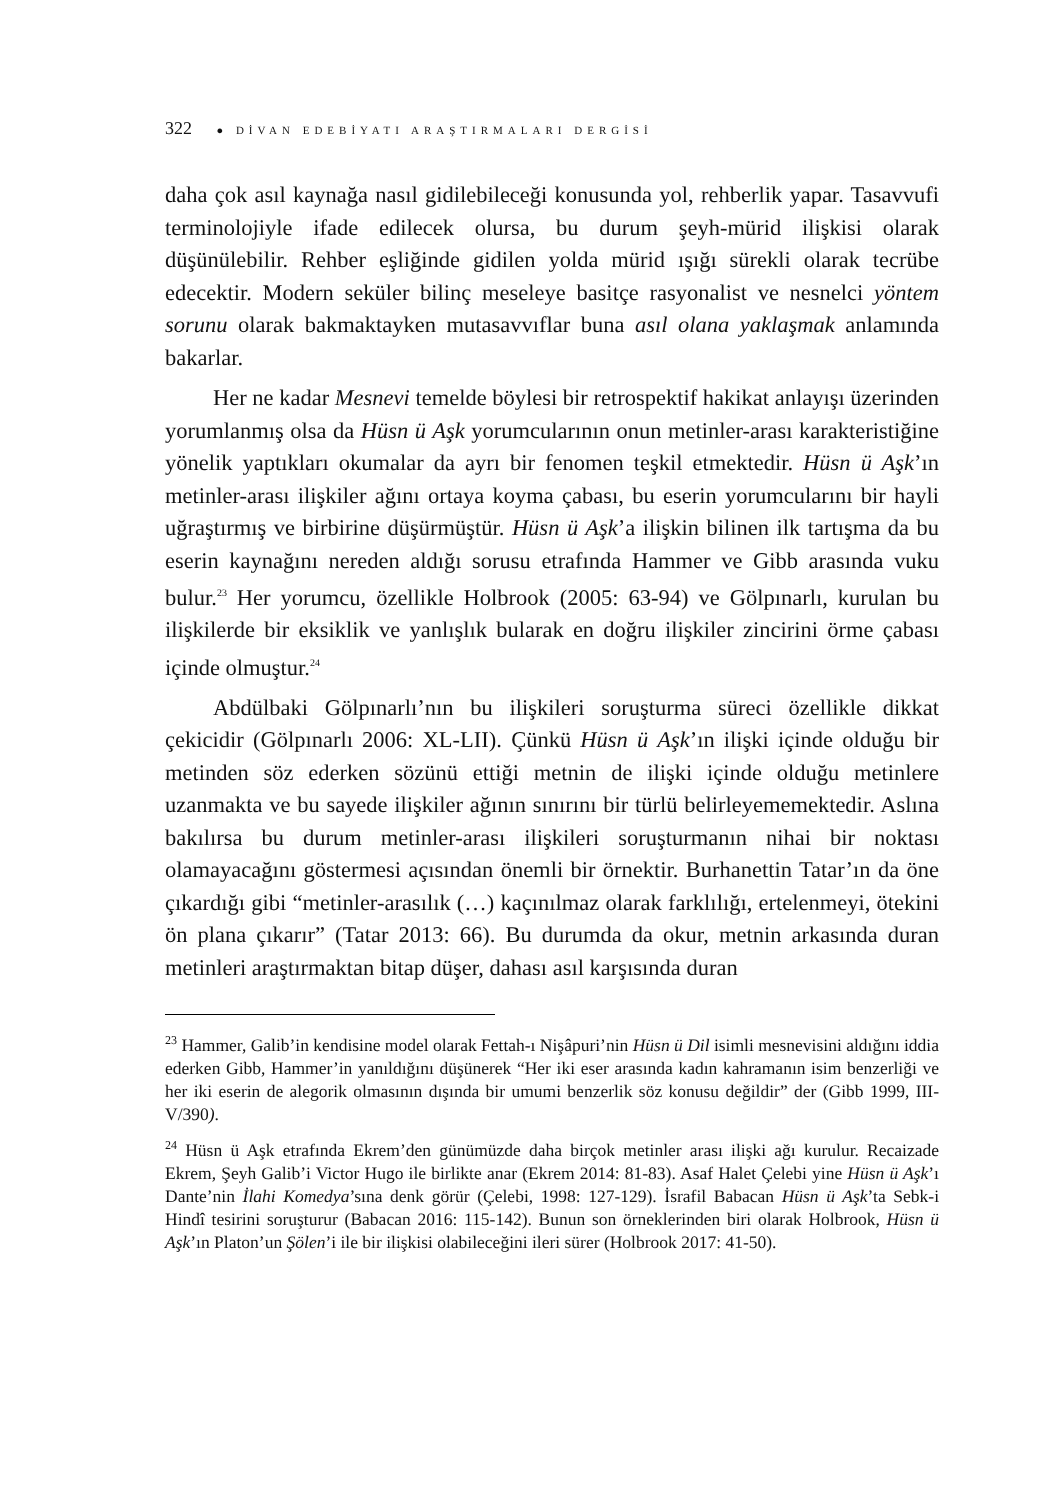322 ● DİVAN EDEBİYATI ARAŞTIRMALARI DERGİSİ
daha çok asıl kaynağa nasıl gidilebileceği konusunda yol, rehberlik yapar. Tasavvufi terminolojiyle ifade edilecek olursa, bu durum şeyh-mürid ilişkisi olarak düşünülebilir. Rehber eşliğinde gidilen yolda mürid ışığı sürekli olarak tecrübe edecektir. Modern seküler bilinç meseleye basitçe rasyonalist ve nesnelci yöntem sorunu olarak bakmaktayken mutasavvıflar buna asıl olana yaklaşmak anlamında bakarlar.
Her ne kadar Mesnevi temelde böylesi bir retrospektif hakikat anlayışı üzerinden yorumlanmış olsa da Hüsn ü Aşk yorumcularının onun metinler-arası karakteristiğine yönelik yaptıkları okumalar da ayrı bir fenomen teşkil etmektedir. Hüsn ü Aşk’ın metinler-arası ilişkiler ağını ortaya koyma çabası, bu eserin yorumcularını bir hayli uğraştırmış ve birbirine düşürmüştür. Hüsn ü Aşk’a ilişkin bilinen ilk tartışma da bu eserin kaynağını nereden aldığı sorusu etrafında Hammer ve Gibb arasında vuku bulur.<sup>23</sup> Her yorumcu, özellikle Holbrook (2005: 63-94) ve Gölpınarlı, kurulan bu ilişkilerde bir eksiklik ve yanlışlık bularak en doğru ilişkiler zincirini örme çabası içinde olmuştur.<sup>24</sup>
Abdülbaki Gölpınarlı’nın bu ilişkileri soruşturma süreci özellikle dikkat çekicidir (Gölpınarlı 2006: XL-LII). Çünkü Hüsn ü Aşk’ın ilişki içinde olduğu bir metinden söz ederken sözünü ettiği metnin de ilişki içinde olduğu metinlere uzanmakta ve bu sayede ilişkiler ağının sınırını bir türlü belirleyememektedir. Aslına bakılırsa bu durum metinler-arası ilişkileri soruşturmanın nihai bir noktası olamayacağını göstermesi açısından önemli bir örnektir. Burhanettin Tatar’ın da öne çıkardığı gibi “metinler-arasılık (…) kaçınılmaz olarak farklılığı, ertelenmeyi, ötekini ön plana çıkarır” (Tatar 2013: 66). Bu durumda da okur, metnin arkasında duran metinleri araştırmaktan bitap düşer, dahası asıl karşısında duran
<sup>23</sup> Hammer, Galib’in kendisine model olarak Fettah-ı Nişâpuri’nin Hüsn ü Dil isimli mesnevisini aldığını iddia ederken Gibb, Hammer’in yanıldığını düşünerek “Her iki eser arasında kadın kahramanın isim benzerliği ve her iki eserin de alegorik olmasının dışında bir umumi benzerlik söz konusu değildir” der (Gibb 1999, III-V/390).
<sup>24</sup> Hüsn ü Aşk etrafında Ekrem’den günümüzde daha birçok metinler arası ilişki ağı kurulur. Recaizade Ekrem, Şeyh Galib’i Victor Hugo ile birlikte anar (Ekrem 2014: 81-83). Asaf Halet Çelebi yine Hüsn ü Aşk’ı Dante’nin İlahi Komedya’sına denk görür (Çelebi, 1998: 127-129). İsrafil Babacan Hüsn ü Aşk’ta Sebk-i Hindî tesirini soruşturur (Babacan 2016: 115-142). Bunun son örneklerinden biri olarak Holbrook, Hüsn ü Aşk’ın Platon’un Şölen’i ile bir ilişkisi olabileceğini ileri sürer (Holbrook 2017: 41-50).